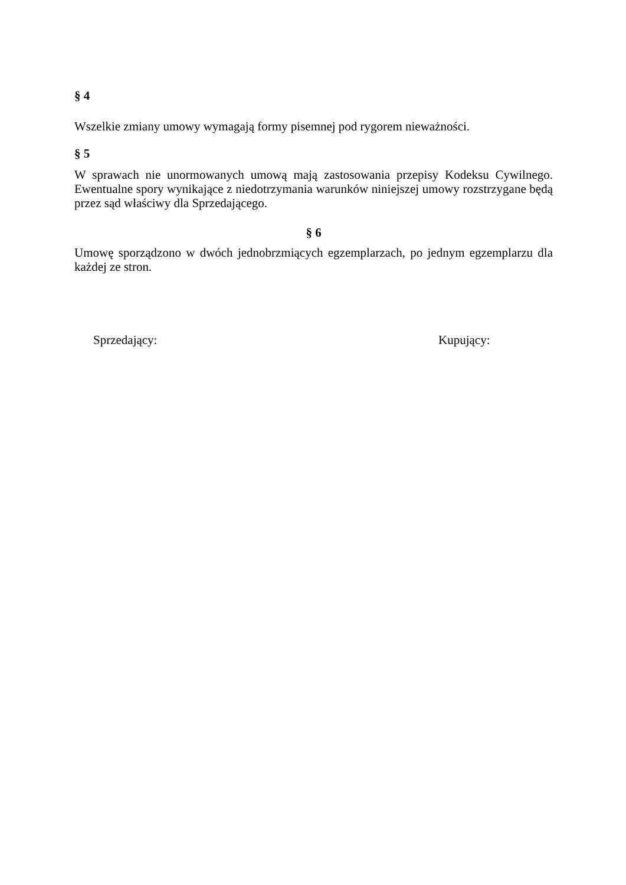§ 4
Wszelkie zmiany umowy wymagają formy pisemnej pod rygorem nieważności.
§ 5
W sprawach nie unormowanych umową mają zastosowania przepisy Kodeksu Cywilnego. Ewentualne spory wynikające z niedotrzymania warunków niniejszej umowy rozstrzygane będą przez sąd właściwy dla Sprzedającego.
§ 6
Umowę sporządzono w dwóch jednobrzmiących egzemplarzach, po jednym egzemplarzu dla każdej ze stron.
Sprzedający: Kupujący: